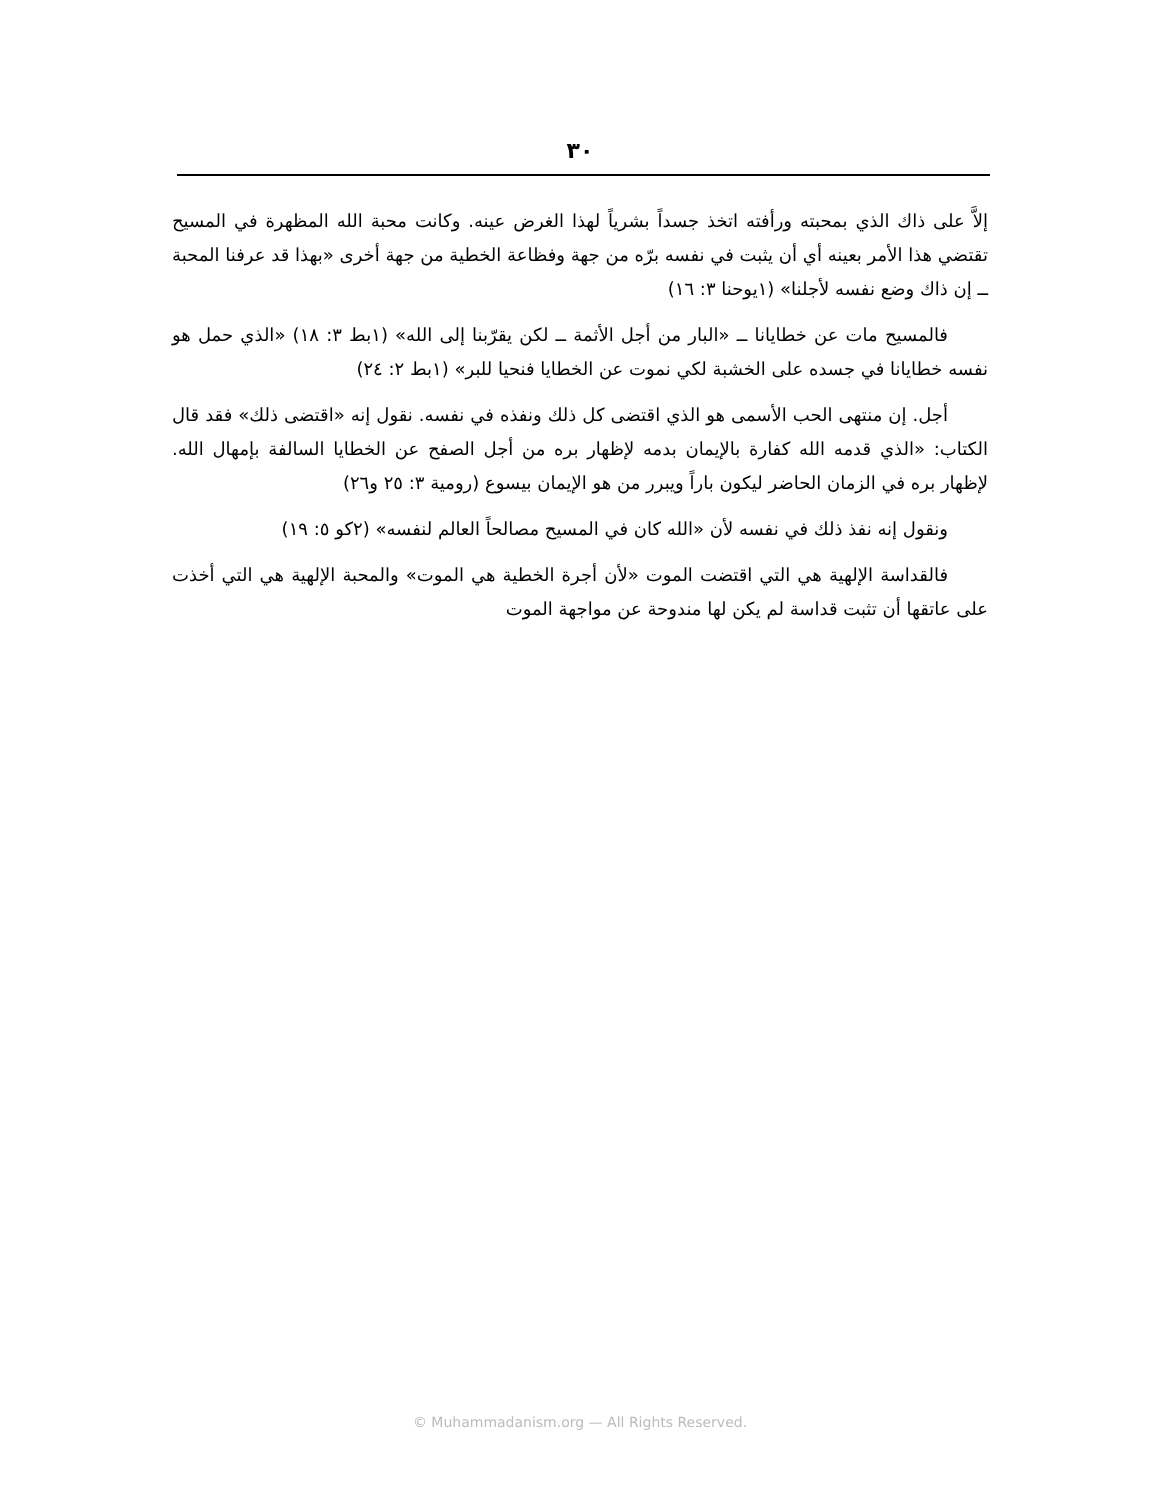٣٠
إلاَّ على ذاك الذي بمحبته ورأفته اتخذ جسداً بشرياً لهذا الغرض عينه. وكانت محبة الله المظهرة في المسيح تقتضي هذا الأمر بعينه أي أن يثبت في نفسه برّه من جهة وفظاعة الخطية من جهة أخرى «بهذا قد عرفنا المحبة ــ إن ذاك وضع نفسه لأجلنا» (١يوحنا ٣: ١٦)
فالمسيح مات عن خطايانا ــ «البار من أجل الأثمة ــ لكن يقرّبنا إلى الله» (١بط ٣: ١٨) «الذي حمل هو نفسه خطايانا في جسده على الخشبة لكي نموت عن الخطايا فنحيا للبر» (١بط ٢: ٢٤)
أجل. إن منتهى الحب الأسمى هو الذي اقتضى كل ذلك ونفذه في نفسه. نقول إنه «اقتضى ذلك» فقد قال الكتاب: «الذي قدمه الله كفارة بالإيمان بدمه لإظهار بره من أجل الصفح عن الخطايا السالفة بإمهال الله. لإظهار بره في الزمان الحاضر ليكون باراً ويبرر من هو الإيمان بيسوع (رومية ٣: ٢٥ و٢٦)
ونقول إنه نفذ ذلك في نفسه لأن «الله كان في المسيح مصالحاً العالم لنفسه» (٢كو ٥: ١٩)
فالقداسة الإلهية هي التي اقتضت الموت «لأن أجرة الخطية هي الموت» والمحبة الإلهية هي التي أخذت على عاتقها أن تثبت قداسة لم يكن لها مندوحة عن مواجهة الموت
© Muhammadanism.org — All Rights Reserved.